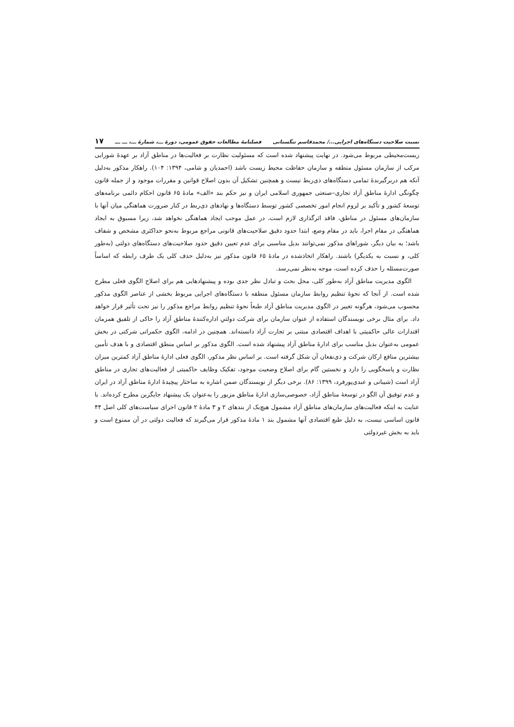نسبت صلاحیت دستگاه‌های اجرایی.../ محمدقاسم تنگستانی فصلنامهٔ مطالعات حقوق عمومی، دورهٔ ـــ، شمارهٔ ـــ، ـــ ـــ ۱۷
زیست‌محیطی مربوط می‌شود. در نهایت پیشنهاد شده است که مسئولیت نظارت بر فعالیت‌ها در مناطق آزاد بر عهدهٔ شورایی مرکب از سازمان مسئول منطقه و سازمان حفاظت محیط زیست باشد (احمدیان و شامی، ۱۳۹۴: ۱۰۴). راهکار مذکور به‌دلیل آنکه هم دربرگیرندهٔ تمامی دستگاه‌های ذی‌ربط نیست و همچنین تشکیل آن بدون اصلاح قوانین و مقررات موجود و از جمله قانون چگونگی ادارهٔ مناطق آزاد تجاری–صنعتی جمهوری اسلامی ایران و نیز حکم بند «الف» مادهٔ ۶۵ قانون احکام دائمی برنامه‌های توسعهٔ کشور و تأکید بر لزوم انجام امور تخصصی کشور توسط دستگاه‌ها و نهادهای ذی‌ربط در کنار ضرورت هماهنگی میان آنها با سازمان‌های مسئول در مناطق، فاقد اثرگذاری لازم است، در عمل موجب ایجاد هماهنگی نخواهد شد، زیرا مسبوق به ایجاد هماهنگی در مقام اجرا، باید در مقام وضع، ابتدا حدود دقیق صلاحیت‌های قانونی مراجع مربوط به‌نحو حداکثری مشخص و شفاف باشد؛ به بیان دیگر، شوراهای مذکور نمی‌توانند بدیل مناسبی برای عدم تعیین دقیق حدود صلاحیت‌های دستگاه‌های دولتی (به‌طور کلی، و نسبت به یکدیگر) باشند. راهکار اتخاذشده در مادهٔ ۶۵ قانون مذکور نیز به‌دلیل حذف کلی یک طرف رابطه که اساساً صورت‌مسئله را حذف کرده است، موجه به‌نظر نمی‌رسد.
الگوی مدیریت مناطق آزاد به‌طور کلی، محل بحث و تبادل نظر جدی بوده و پیشنهادهایی هم برای اصلاح الگوی فعلی مطرح شده است. از آنجا که نحوهٔ تنظیم روابط سازمان مسئول منطقه با دستگاه‌های اجرایی مربوط بخشی از عناصر الگوی مذکور محسوب می‌شود، هرگونه تغییر در الگوی مدیریت مناطق آزاد طبعاً نحوهٔ تنظیم روابط مراجع مذکور را نیز تحت تأثیر قرار خواهد داد. برای مثال برخی نویسندگان استفاده از عنوان سازمان برای شرکت دولتیِ اداره‌کنندهٔ مناطق آزاد را حاکی از تلفیق همزمان اقتدارات عالی حاکمیتی با اهداف اقتصادی مبتنی بر تجارت آزاد دانسته‌اند. همچنین در ادامه، الگوی حکمرانی شرکتی در بخش عمومی به‌عنوان بدیل مناسب برای ادارهٔ مناطق آزاد پیشنهاد شده است. الگوی مذکور بر اساس منطق اقتصادی و با هدف تأمین بیشترین منافع ارکان شرکت و ذی‌نفعان آن شکل گرفته است. بر اساس نظر مذکور، الگوی فعلی ادارهٔ مناطق آزاد کمترین میزان نظارت و پاسخگویی را دارد و نخستین گام برای اصلاح وضعیت موجود، تفکیک وظایف حاکمیتی از فعالیت‌های تجاری در مناطق آزاد است (شیبانی و عبدی‌پورفرد، ۱۳۹۹: ۸۶). برخی دیگر از نویسندگان ضمن اشاره به ساختار پیچیدهٔ ادارهٔ مناطق آزاد در ایران و عدم توفیق آن الگو در توسعهٔ مناطق آزاد، خصوصی‌سازی ادارهٔ مناطق مزبور را به‌عنوان یک پیشنهاد جایگزین مطرح کرده‌اند. با عنایت به اینکه فعالیت‌های سازمان‌های مناطق آزاد مشمول هیچ‌یک از بندهای ۲ و ۳ مادهٔ ۲ قانون اجرای سیاست‌های کلی اصل ۴۴ قانون اساسی نیست، به دلیل طبع اقتصادی آنها مشمول بند ۱ مادهٔ مذکور قرار می‌گیرند که فعالیت دولتی در آن ممنوع است و باید به بخش غیردولتی